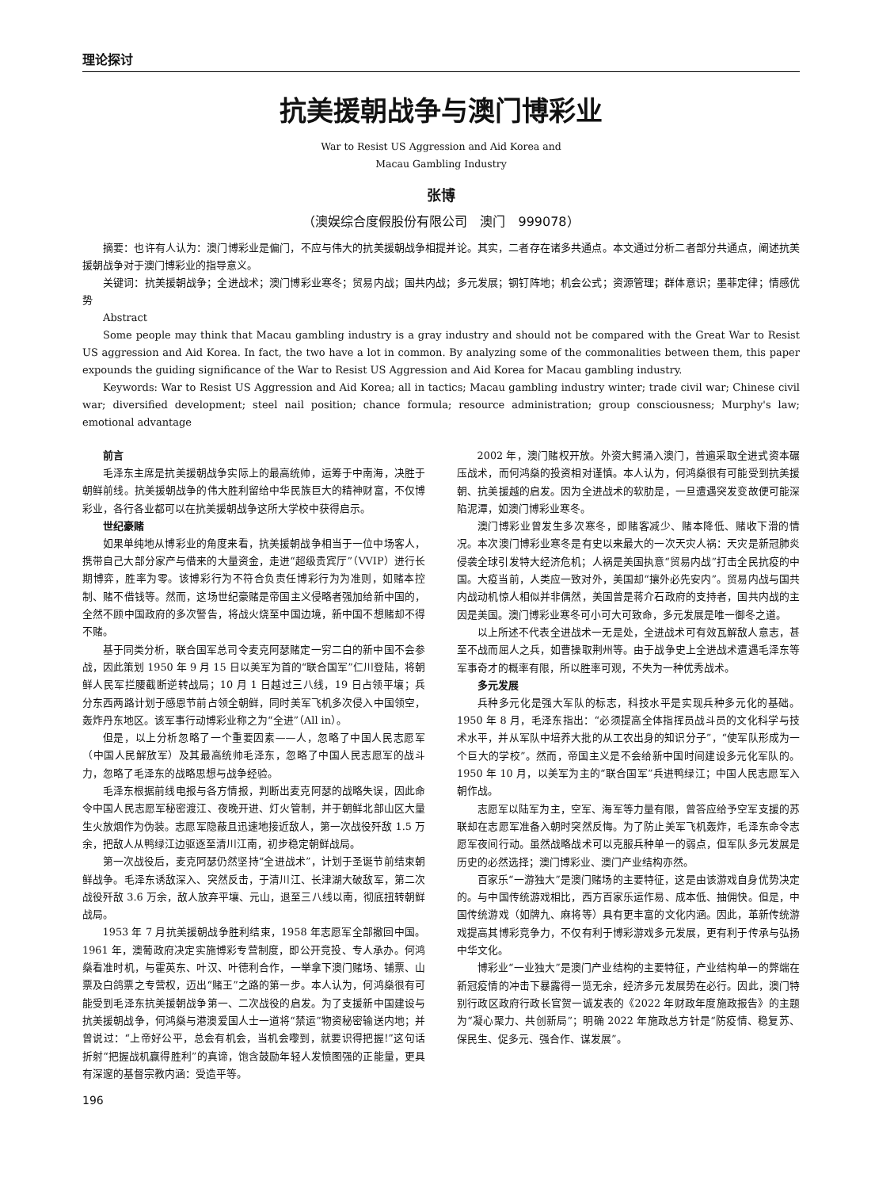理论探讨
抗美援朝战争与澳门博彩业
War to Resist US Aggression and Aid Korea and
Macau Gambling Industry
张博
（澳娱综合度假股份有限公司　澳门　999078）
摘要：也许有人认为：澳门博彩业是偏门，不应与伟大的抗美援朝战争相提并论。其实，二者存在诸多共通点。本文通过分析二者部分共通点，阐述抗美援朝战争对于澳门博彩业的指导意义。
关键词：抗美援朝战争；全进战术；澳门博彩业寒冬；贸易内战；国共内战；多元发展；钢钉阵地；机会公式；资源管理；群体意识；墨菲定律；情感优势
Abstract
Some people may think that Macau gambling industry is a gray industry and should not be compared with the Great War to Resist US aggression and Aid Korea. In fact, the two have a lot in common. By analyzing some of the commonalities between them, this paper expounds the guiding significance of the War to Resist US Aggression and Aid Korea for Macau gambling industry.
Keywords: War to Resist US Aggression and Aid Korea; all in tactics; Macau gambling industry winter; trade civil war; Chinese civil war; diversified development; steel nail position; chance formula; resource administration; group consciousness; Murphy's law; emotional advantage
前言
毛泽东主席是抗美援朝战争实际上的最高统帅，运筹于中南海，决胜于朝鲜前线。抗美援朝战争的伟大胜利留给中华民族巨大的精神财富，不仅博彩业，各行各业都可以在抗美援朝战争这所大学校中获得启示。
世纪豪赌
如果单纯地从博彩业的角度来看，抗美援朝战争相当于一位中场客人，携带自己大部分家产与借来的大量资金，走进“超级贵宾厅”（VVIP）进行长期博弈，胜率为零。该博彩行为不符合负责任博彩行为为准则，如赌本控制、赌不借钱等。然而，这场世纪豪赌是帝国主义侵略者强加给新中国的，全然不顾中国政府的多次警告，将战火烧至中国边境，新中国不想赌却不得不赌。
基于同类分析，联合国军总司令麦克阿瑟赌定一穷二白的新中国不会参战，因此策划 1950 年 9 月 15 日以美军为首的“联合国军”仁川登陆，将朝鲜人民军拦腰截断逆转战局；10 月 1 日越过三八线，19 日占领平壤；兵分东西两路计划于感恩节前占领全朝鲜，同时美军飞机多次侵入中国领空，轰炸丹东地区。该军事行动博彩业称之为“全进”（All in）。
但是，以上分析忽略了一个重要因素——人，忽略了中国人民志愿军（中国人民解放军）及其最高统帅毛泽东，忽略了中国人民志愿军的战斗力，忽略了毛泽东的战略思想与战争经验。
毛泽东根据前线电报与各方情报，判断出麦克阿瑟的战略失误，因此命令中国人民志愿军秘密渡江、夜晚开进、灯火管制，并于朝鲜北部山区大量生火放烟作为伪装。志愿军隐蔽且迅速地接近敌人，第一次战役歼敌 1.5 万余，把敌人从鸭绿江边驱逐至清川江南，初步稳定朝鲜战局。
第一次战役后，麦克阿瑟仍然坚持“全进战术”，计划于圣诞节前结束朝鲜战争。毛泽东诱敌深入、突然反击，于清川江、长津湖大破敌军，第二次战役歼敌 3.6 万余，敌人放弃平壤、元山，退至三八线以南，彻底扭转朝鲜战局。
1953 年 7 月抗美援朝战争胜利结束，1958 年志愿军全部撤回中国。1961 年，澳葡政府决定实施博彩专营制度，即公开竞投、专人承办。何鸿燊看准时机，与霍英东、叶汉、叶德利合作，一举拿下澳门赌场、铺票、山票及白鸽票之专营权，迈出“赌王”之路的第一步。本人认为，何鸿燊很有可能受到毛泽东抗美援朝战争第一、二次战役的启发。为了支援新中国建设与抗美援朝战争，何鸿燊与港澳爱国人士一道将“禁运”物资秘密输送内地；并曾说过：“上帝好公平，总会有机会，当机会嚟到，就要识得把握!”这句话折射“把握战机赢得胜利”的真谛，饱含鼓励年轻人发愤图强的正能量，更具有深邃的基督宗教内涵：受造平等。
2002 年，澳门赌权开放。外资大鳄涌入澳门，普遍采取全进式资本碾压战术，而何鸿燊的投资相对谨慎。本人认为，何鸿燊很有可能受到抗美援朝、抗美援越的启发。因为全进战术的软肋是，一旦遭遇突发变故便可能深陷泥潭，如澳门博彩业寒冬。
澳门博彩业曾发生多次寒冬，即赌客减少、赌本降低、赌收下滑的情况。本次澳门博彩业寒冬是有史以来最大的一次天灾人祸：天灾是新冠肺炎侵袭全球引发特大经济危机；人祸是美国执意“贸易内战”打击全民抗疫的中国。大疫当前，人类应一致对外，美国却“攘外必先安内”。贸易内战与国共内战动机惊人相似并非偶然，美国曾是蒋介石政府的支持者，国共内战的主因是美国。澳门博彩业寒冬可小可大可致命，多元发展是唯一御冬之道。
以上所述不代表全进战术一无是处，全进战术可有效瓦解敌人意志，甚至不战而屈人之兵，如曹操取荆州等。由于战争史上全进战术遭遇毛泽东等军事奇才的概率有限，所以胜率可观，不失为一种优秀战术。
多元发展
兵种多元化是强大军队的标志，科技水平是实现兵种多元化的基础。1950 年 8 月，毛泽东指出：“必须提高全体指挥员战斗员的文化科学与技术水平，并从军队中培养大批的从工农出身的知识分子”，“使军队形成为一个巨大的学校”。然而，帝国主义是不会给新中国时间建设多元化军队的。1950 年 10 月，以美军为主的“联合国军”兵进鸭绿江；中国人民志愿军入朝作战。
志愿军以陆军为主，空军、海军等力量有限，曾答应给予空军支援的苏联却在志愿军准备入朝时突然反悔。为了防止美军飞机轰炸，毛泽东命令志愿军夜间行动。虽然战略战术可以克服兵种单一的弱点，但军队多元发展是历史的必然选择；澳门博彩业、澳门产业结构亦然。
百家乐“一游独大”是澳门赌场的主要特征，这是由该游戏自身优势决定的。与中国传统游戏相比，西方百家乐运作易、成本低、抽佣快。但是，中国传统游戏（如牌九、麻将等）具有更丰富的文化内涵。因此，革新传统游戏提高其博彩竞争力，不仅有利于博彩游戏多元发展，更有利于传承与弘扬中华文化。
博彩业“一业独大”是澳门产业结构的主要特征，产业结构单一的弊端在新冠疫情的冲击下暴露得一览无余，经济多元发展势在必行。因此，澳门特别行政区政府行政长官贺一诚发表的《2022 年财政年度施政报告》的主题为“凝心聚力、共创新局”；明确 2022 年施政总方针是“防疫情、稳复苏、保民生、促多元、强合作、谋发展”。
196